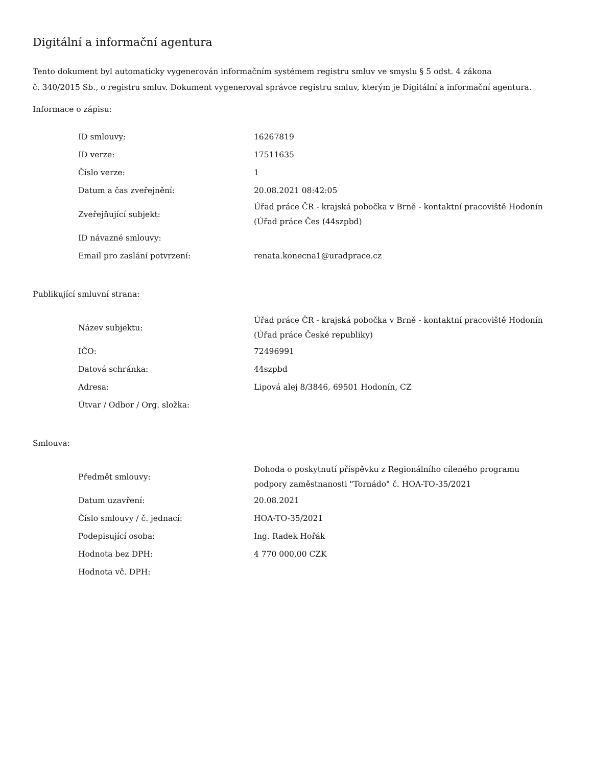Digitální a informační agentura
Tento dokument byl automaticky vygenerován informačním systémem registru smluv ve smyslu § 5 odst. 4 zákona
č. 340/2015 Sb., o registru smluv. Dokument vygeneroval správce registru smluv, kterým je Digitální a informační agentura.
Informace o zápisu:
| ID smlouvy: | 16267819 |
| ID verze: | 17511635 |
| Číslo verze: | 1 |
| Datum a čas zveřejnění: | 20.08.2021 08:42:05 |
| Zveřejňující subjekt: | Úřad práce ČR - krajská pobočka v Brně - kontaktní pracoviště Hodonín (Úřad práce Čes (44szpbd) |
| ID návazné smlouvy: | |
| Email pro zaslání potvrzení: | renata.konecna1@uradprace.cz |
Publikující smluvní strana:
| Název subjektu: | Úřad práce ČR - krajská pobočka v Brně - kontaktní pracoviště Hodonín (Úřad práce České republiky) |
| IČO: | 72496991 |
| Datová schránka: | 44szpbd |
| Adresa: | Lipová alej 8/3846, 69501 Hodonín, CZ |
| Útvar / Odbor / Org. složka: | |
Smlouva:
| Předmět smlouvy: | Dohoda o poskytnutí příspěvku z Regionálního cíleného programu podpory zaměstnanosti "Tornádo" č. HOA-TO-35/2021 |
| Datum uzavření: | 20.08.2021 |
| Číslo smlouvy / č. jednací: | HOA-TO-35/2021 |
| Podepisující osoba: | Ing. Radek Hořák |
| Hodnota bez DPH: | 4 770 000,00 CZK |
| Hodnota vč. DPH: | |